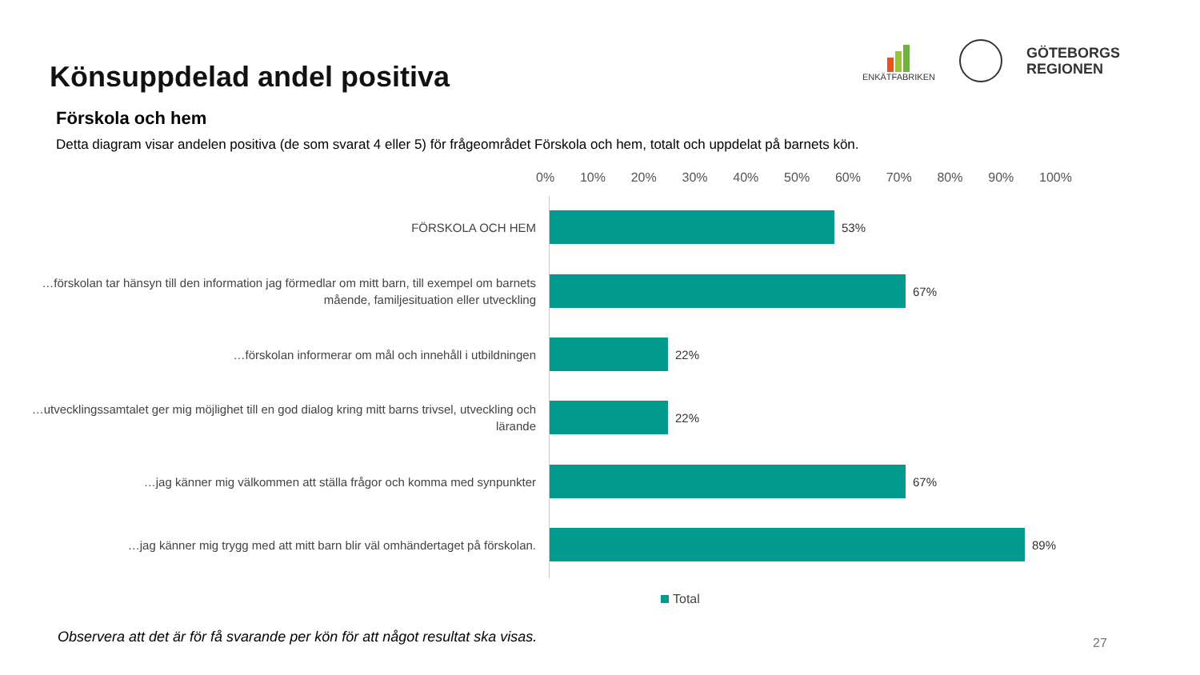Könsuppdelad andel positiva
ENKÄTFABRIKEN
GÖTEBORGS
REGIONEN
Förskola och hem
Detta diagram visar andelen positiva (de som svarat 4 eller 5) för frågeområdet Förskola och hem, totalt och uppdelat på barnets kön.
0% 10% 20% 30% 40% 50% 60% 70% 80% 90% 100%
FÖRSKOLA OCH HEM
53%
…förskolan tar hänsyn till den information jag förmedlar om mitt barn, till exempel om barnets mående, familjesituation eller utveckling
67%
…förskolan informerar om mål och innehåll i utbildningen
22%
…utvecklingssamtalet ger mig möjlighet till en god dialog kring mitt barns trivsel, utveckling och lärande
22%
…jag känner mig välkommen att ställa frågor och komma med synpunkter
67%
…jag känner mig trygg med att mitt barn blir väl omhändertaget på förskolan.
89%
Total
Observera att det är för få svarande per kön för att något resultat ska visas.
27